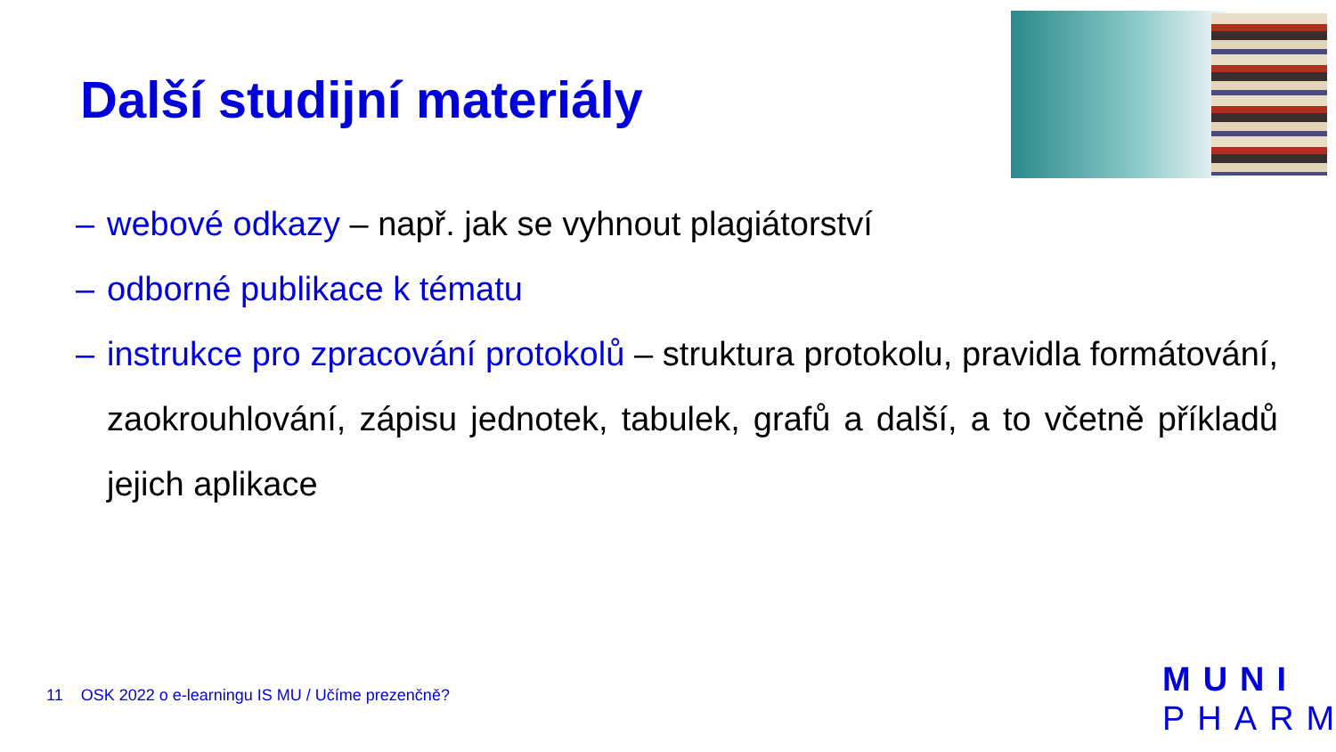Další studijní materiály
– webové odkazy – např. jak se vyhnout plagiátorství
– odborné publikace k tématu
– instrukce pro zpracování protokolů – struktura protokolu, pravidla formátování, zaokrouhlování, zápisu jednotek, tabulek, grafů a další, a to včetně příkladů jejich aplikace
11 OSK 2022 o e-learningu IS MU / Učíme prezenčně?
MUNI
PHARM